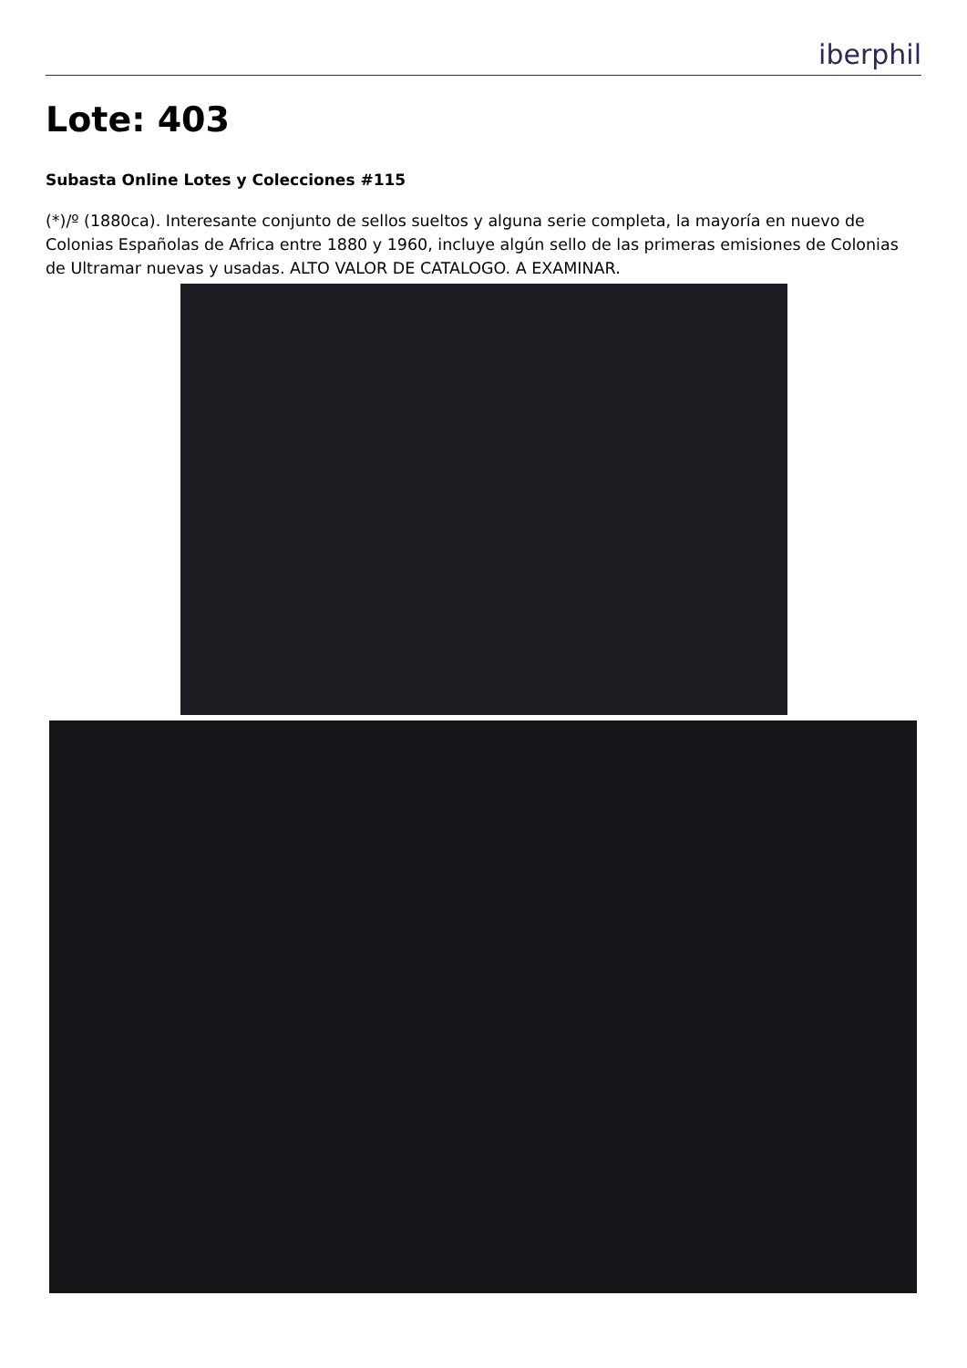iberphil
Lote: 403
Subasta Online Lotes y Colecciones #115
(*)/º (1880ca). Interesante conjunto de sellos sueltos y alguna serie completa, la mayoría en nuevo de Colonias Españolas de Africa entre 1880 y 1960, incluye algún sello de las primeras emisiones de Colonias de Ultramar nuevas y usadas. ALTO VALOR DE CATALOGO. A EXAMINAR.